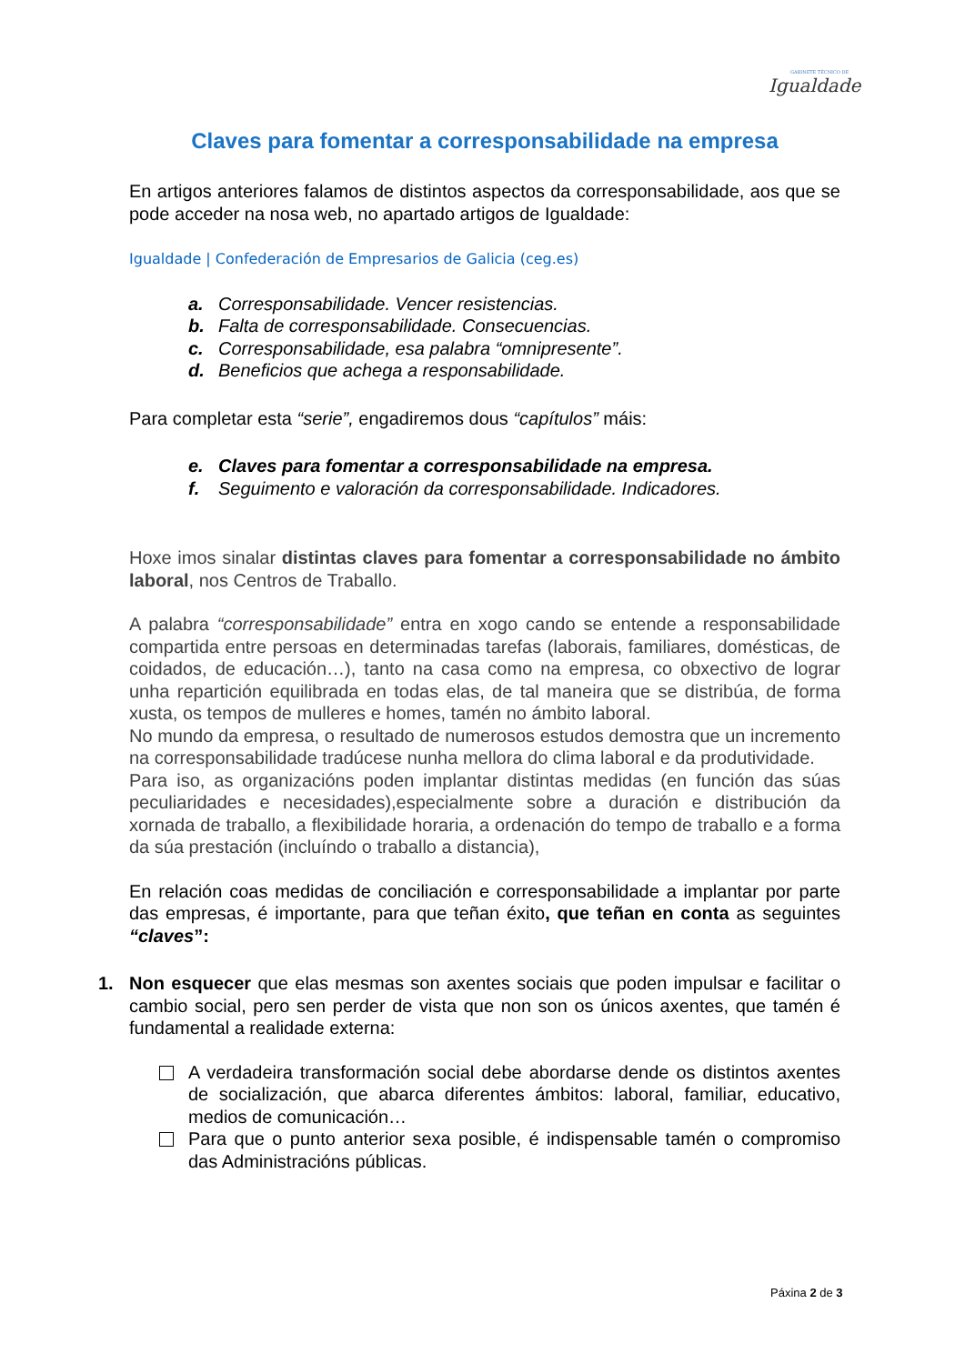GABINETE TÉCNICO DE
Igualdade
Claves para fomentar a corresponsabilidade na empresa
En artigos anteriores falamos de distintos aspectos da corresponsabilidade, aos que se pode acceder na nosa web, no apartado artigos de Igualdade:
Igualdade | Confederación de Empresarios de Galicia (ceg.es)
a. Corresponsabilidade. Vencer resistencias.
b. Falta de corresponsabilidade. Consecuencias.
c. Corresponsabilidade, esa palabra “omnipresente”.
d. Beneficios que achega a responsabilidade.
Para completar esta “serie”, engadiremos dous “capítulos” máis:
e. Claves para fomentar a corresponsabilidade na empresa.
f. Seguimento e valoración da corresponsabilidade. Indicadores.
Hoxe imos sinalar distintas claves para fomentar a corresponsabilidade no ámbito laboral, nos Centros de Traballo.
A palabra “corresponsabilidade” entra en xogo cando se entende a responsabilidade compartida entre persoas en determinadas tarefas (laborais, familiares, domésticas, de coidados, de educación…), tanto na casa como na empresa, co obxectivo de lograr unha repartición equilibrada en todas elas, de tal maneira que se distribúa, de forma xusta, os tempos de mulleres e homes, tamén no ámbito laboral.
No mundo da empresa, o resultado de numerosos estudos demostra que un incremento na corresponsabilidade tradúcese nunha mellora do clima laboral e da produtividade.
Para iso, as organizacións poden implantar distintas medidas (en función das súas peculiaridades e necesidades),especialmente sobre a duración e distribución da xornada de traballo, a flexibilidade horaria, a ordenación do tempo de traballo e a forma da súa prestación (incluíndo o traballo a distancia),
En relación coas medidas de conciliación e corresponsabilidade a implantar por parte das empresas, é importante, para que teñan éxito, que teñan en conta as seguintes “claves”:
1. Non esquecer que elas mesmas son axentes sociais que poden impulsar e facilitar o cambio social, pero sen perder de vista que non son os únicos axentes, que tamén é fundamental a realidade externa:
A verdadeira transformación social debe abordarse dende os distintos axentes de socialización, que abarca diferentes ámbitos: laboral, familiar, educativo, medios de comunicación…
Para que o punto anterior sexa posible, é indispensable tamén o compromiso das Administracións públicas.
Páxina 2 de 3